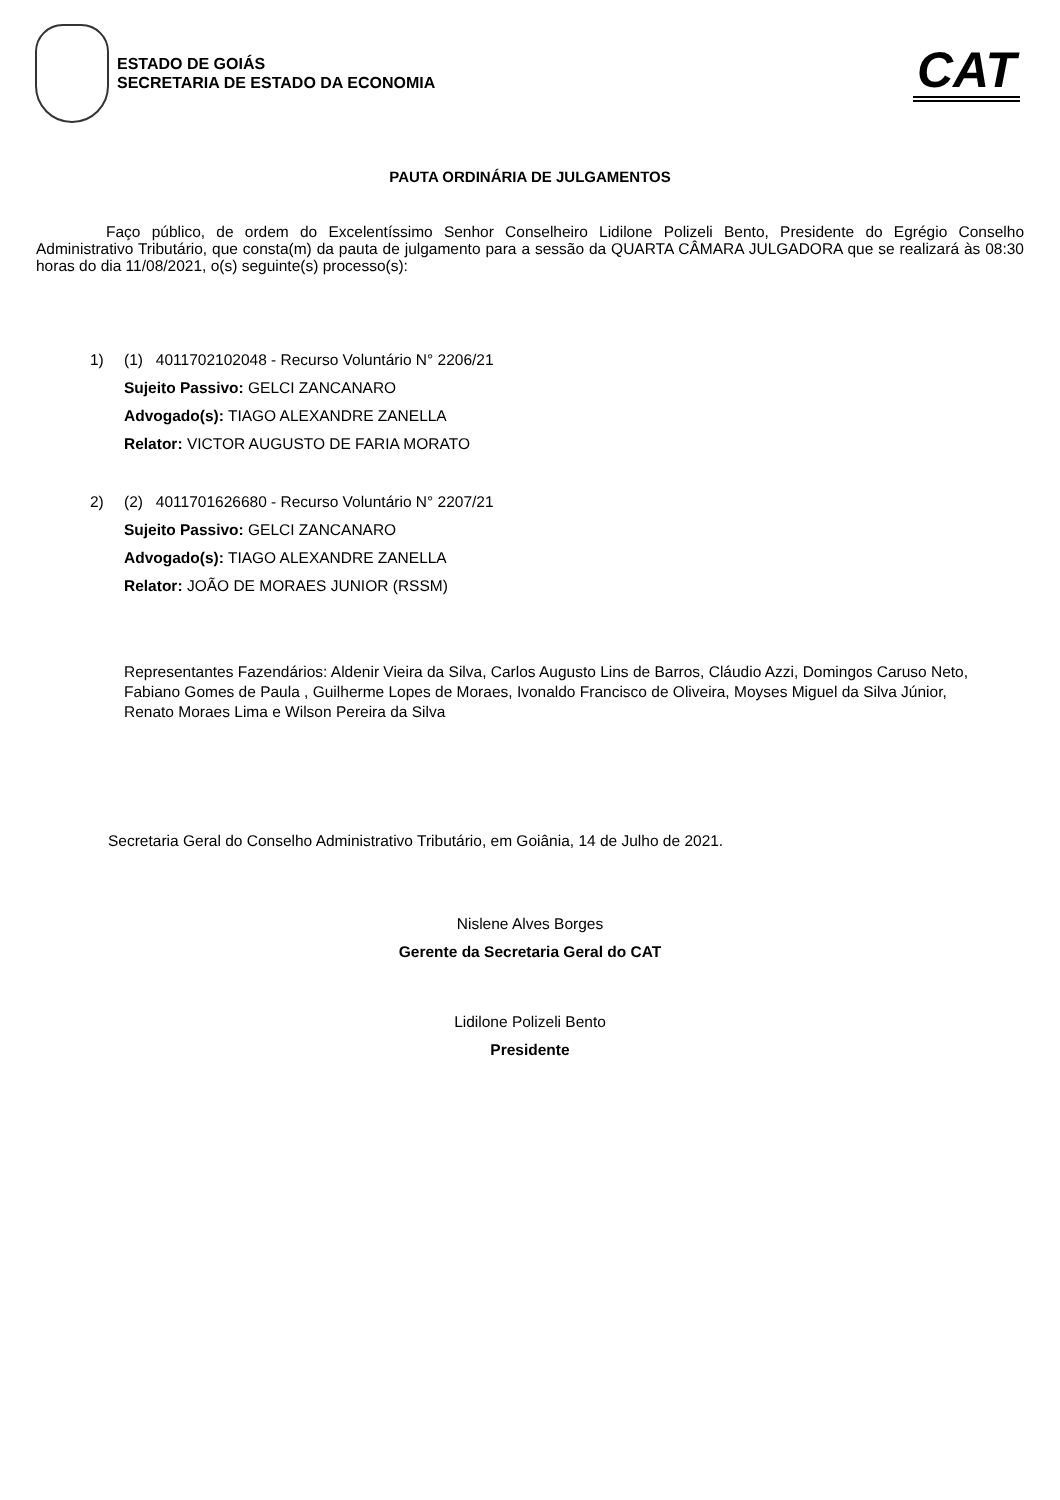ESTADO DE GOIÁS
SECRETARIA DE ESTADO DA ECONOMIA
CAT
PAUTA ORDINÁRIA DE JULGAMENTOS
Faço público, de ordem do Excelentíssimo Senhor Conselheiro Lidilone Polizeli Bento, Presidente do Egrégio Conselho Administrativo Tributário, que consta(m) da pauta de julgamento para a sessão da QUARTA CÂMARA JULGADORA que se realizará às 08:30 horas do dia 11/08/2021, o(s) seguinte(s) processo(s):
1) (1) 4011702102048 - Recurso Voluntário N° 2206/21
Sujeito Passivo: GELCI ZANCANARO
Advogado(s): TIAGO ALEXANDRE ZANELLA
Relator: VICTOR AUGUSTO DE FARIA MORATO
2) (2) 4011701626680 - Recurso Voluntário N° 2207/21
Sujeito Passivo: GELCI ZANCANARO
Advogado(s): TIAGO ALEXANDRE ZANELLA
Relator: JOÃO DE MORAES JUNIOR (RSSM)
Representantes Fazendários: Aldenir Vieira da Silva, Carlos Augusto Lins de Barros, Cláudio Azzi, Domingos Caruso Neto, Fabiano Gomes de Paula , Guilherme Lopes de Moraes, Ivonaldo Francisco de Oliveira, Moyses Miguel da Silva Júnior, Renato Moraes Lima e Wilson Pereira da Silva
Secretaria Geral do Conselho Administrativo Tributário, em Goiânia, 14 de Julho de 2021.
Nislene Alves Borges
Gerente da Secretaria Geral do CAT
Lidilone Polizeli Bento
Presidente